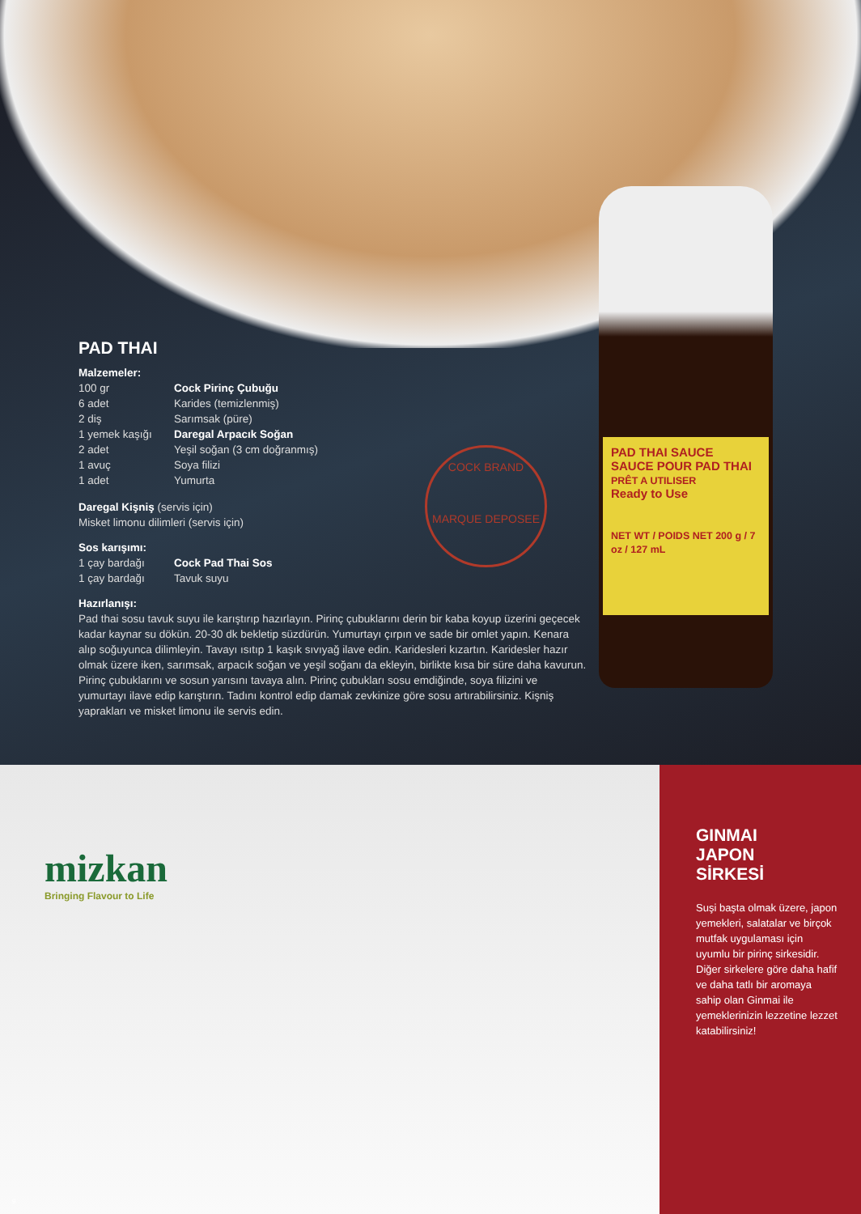PAD THAI SAUCE
SAUCE POUR PAD THAI
PRÊT A UTILISER
Ready to Use
NET WT / POIDS NET 200 g / 7 oz / 127 mL
COCK BRAND
MARQUE DEPOSEE
PAD THAI
Malzemeler:
100 gr Cock Pirinç Çubuğu
6 adet Karides (temizlenmiş)
2 diş Sarımsak (püre)
1 yemek kaşığı Daregal Arpacık Soğan
2 adet Yeşil soğan (3 cm doğranmış)
1 avuç Soya filizi
1 adet Yumurta
Daregal Kişniş (servis için)
Misket limonu dilimleri (servis için)
Sos karışımı:
1 çay bardağı Cock Pad Thai Sos
1 çay bardağı Tavuk suyu
Hazırlanışı:
Pad thai sosu tavuk suyu ile karıştırıp hazırlayın. Pirinç çubuklarını derin bir kaba koyup üzerini geçecek kadar kaynar su dökün. 20-30 dk bekletip süzdürün. Yumurtayı çırpın ve sade bir omlet yapın. Kenara alıp soğuyunca dilimleyin. Tavayı ısıtıp 1 kaşık sıvıyağ ilave edin. Karidesleri kızartın. Karidesler hazır olmak üzere iken, sarımsak, arpacık soğan ve yeşil soğanı da ekleyin, birlikte kısa bir süre daha kavurun. Pirinç çubuklarını ve sosun yarısını tavaya alın. Pirinç çubukları sosu emdiğinde, soya filizini ve yumurtayı ilave edip karıştırın. Tadını kontrol edip damak zevkinize göre sosu artırabilirsiniz. Kişniş yaprakları ve misket limonu ile servis edin.
mizkan
Bringing Flavour to Life
GINMAI
JAPON
SİRKESİ
Suşi başta olmak üzere, japon yemekleri, salatalar ve birçok mutfak uygulaması için uyumlu bir pirinç sirkesidir. Diğer sirkelere göre daha hafif ve daha tatlı bir aromaya sahip olan Ginmai ile yemeklerinizin lezzetine lezzet katabilirsiniz!
9